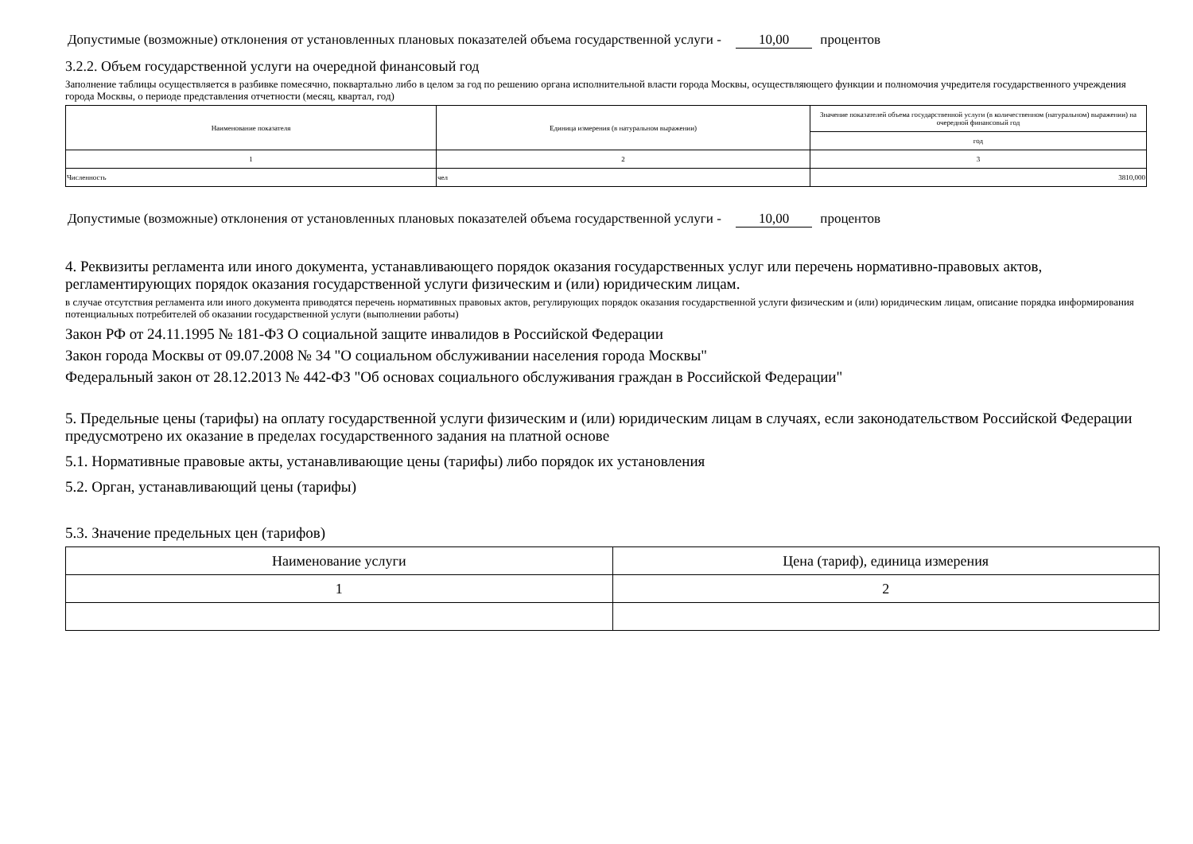Допустимые (возможные) отклонения от установленных плановых показателей объема государственной услуги - 10,00 процентов
3.2.2. Объем государственной услуги на очередной финансовый год
Заполнение таблицы осуществляется в разбивке помесячно, поквартально либо в целом за год по решению органа исполнительной власти города Москвы, осуществляющего функции и полномочия учредителя государственного учреждения города Москвы, о периоде представления отчетности (месяц, квартал, год)
| Наименование показателя | Единица измерения (в натуральном выражении) | Значение показателей объема государственной услуги (в количественном (натуральном) выражении) на очередной финансовый год |
| | | год |
| 1 | 2 | 3 |
| Численность | чел | 3810,000 |
Допустимые (возможные) отклонения от установленных плановых показателей объема государственной услуги - 10,00 процентов
4. Реквизиты регламента или иного документа, устанавливающего порядок оказания государственных услуг или перечень нормативно-правовых актов, регламентирующих порядок оказания государственной услуги физическим и (или) юридическим лицам.
в случае отсутствия регламента или иного документа приводятся перечень нормативных правовых актов, регулирующих порядок оказания государственной услуги физическим и (или) юридическим лицам, описание порядка информирования потенциальных потребителей об оказании государственной услуги (выполнении работы)
Закон РФ от 24.11.1995 № 181-ФЗ О социальной защите инвалидов в Российской Федерации
Закон города Москвы от 09.07.2008 № 34 "О социальном обслуживании населения города Москвы"
Федеральный закон от 28.12.2013 № 442-ФЗ "Об основах социального обслуживания граждан в Российской Федерации"
5. Предельные цены (тарифы) на оплату государственной услуги физическим и (или) юридическим лицам в случаях, если законодательством Российской Федерации предусмотрено их оказание в пределах государственного задания на платной основе
5.1. Нормативные правовые акты, устанавливающие цены (тарифы) либо порядок их установления
5.2. Орган, устанавливающий цены (тарифы)
5.3. Значение предельных цен (тарифов)
| Наименование услуги | Цена (тариф), единица измерения |
| 1 | 2 |